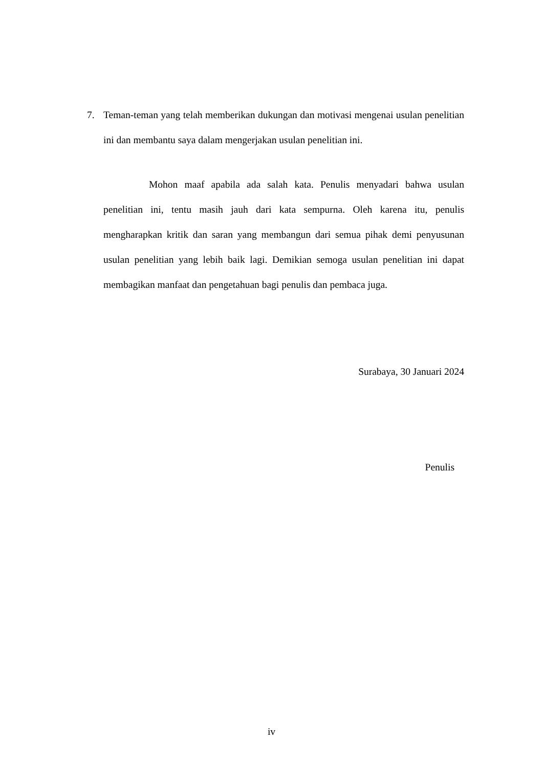7. Teman-teman yang telah memberikan dukungan dan motivasi mengenai usulan penelitian ini dan membantu saya dalam mengerjakan usulan penelitian ini.
Mohon maaf apabila ada salah kata. Penulis menyadari bahwa usulan penelitian ini, tentu masih jauh dari kata sempurna. Oleh karena itu, penulis mengharapkan kritik dan saran yang membangun dari semua pihak demi penyusunan usulan penelitian yang lebih baik lagi. Demikian semoga usulan penelitian ini dapat membagikan manfaat dan pengetahuan bagi penulis dan pembaca juga.
Surabaya, 30 Januari 2024
Penulis
iv